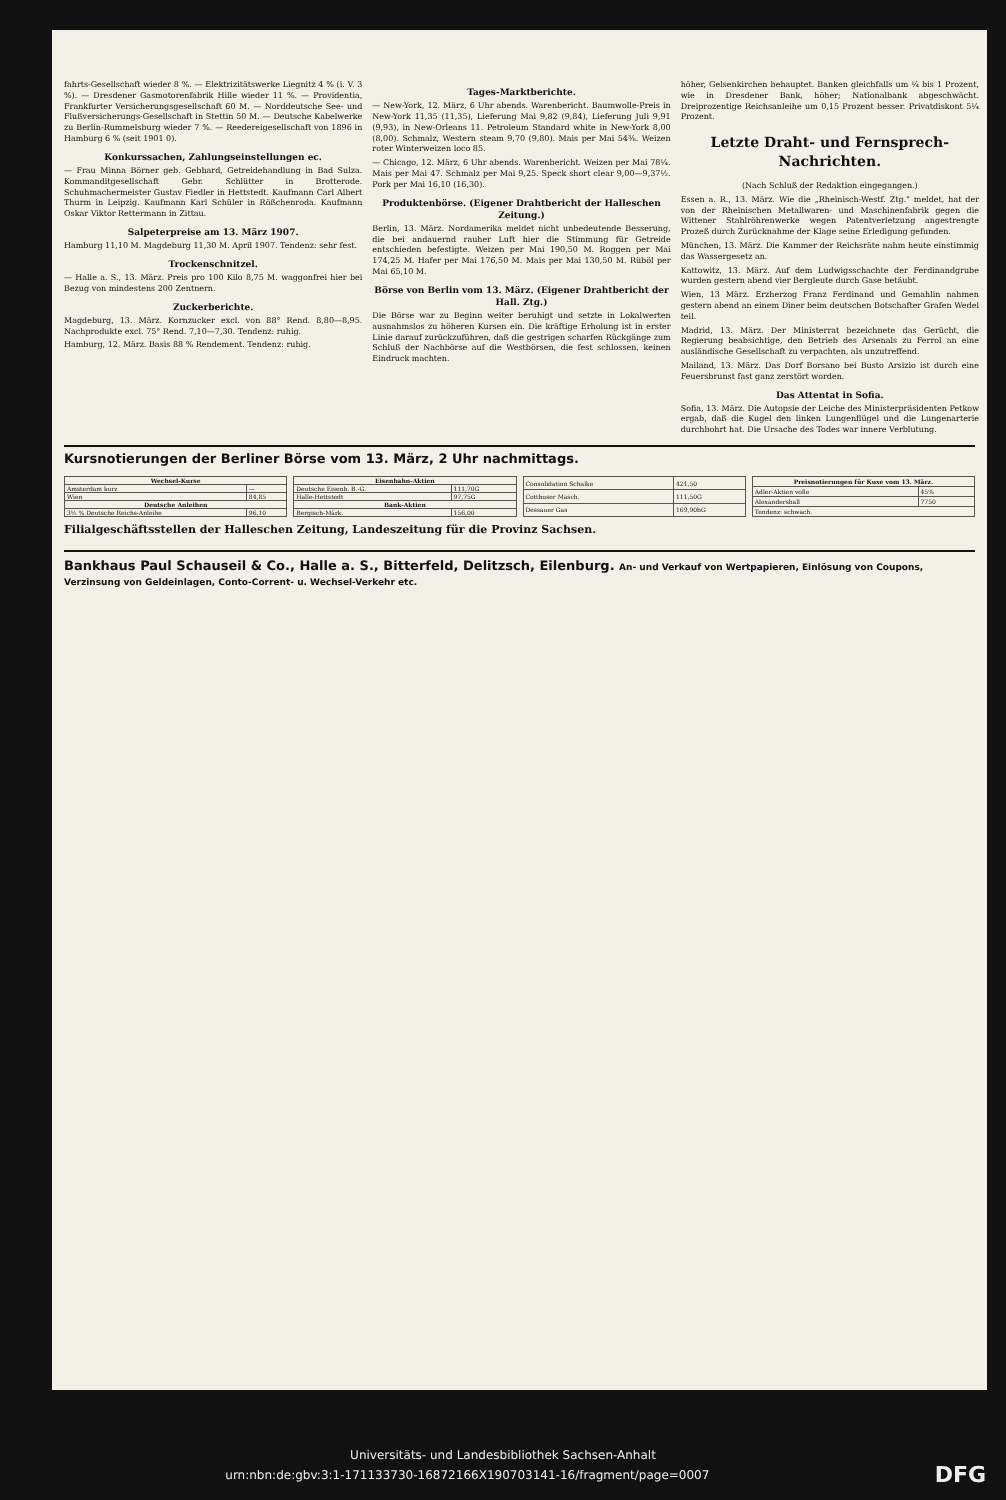fahrts-Gesellschaft wieder 8 %. — Elektrizitätswerke Liegnitz 4 % (i. V. 3 %). — Dresdener Gasmotorenfabrik Hille wieder 11 %. — Providentia, Frankfurter Versicherungsgesellschaft 60 M. — Norddeutsche See- und Flußversicherungs-Gesellschaft in Stettin 50 M. — Deutsche Kabelwerke zu Berlin-Rummelsburg wieder 7 %. — Reedereigesellschaft von 1896 in Hamburg 6 % (seit 1901 0).
Konkurssachen, Zahlungseinstellungen ec.
— Frau Minna Börner geb. Gebhard, Getreidehandlung in Bad Sulza. Kommanditgesellschaft Gebr. Schlütter in Brotterode. Schuhmachermeister Gustav Fiedler in Hettstedt. Kaufmann Carl Albert Thurm in Leipzig. Kaufmann Karl Schüler in Rößchenroda. Kaufmann Oskar Viktor Rettermann in Zittau.
Salpeterpreise am 13. März 1907.
Hamburg 11,10 M. Magdeburg 11,30 M. April 1907. Tendenz: sehr fest.
Trockenschnitzel.
— Halle a. S., 13. März. Preis pro 100 Kilo 8,75 M. waggonfrei hier bei Bezug von mindestens 200 Zentnern.
Zuckerberichte.
Magdeburg, 13. März. Kornzucker excl. von 88° Rend. 8,80—8,95. Nachprodukte excl. 75° Rend. 7,10—7,30. Tendenz: ruhig.
Hamburg, 12. März. Basis 88 % Rendement. Tendenz: ruhig.
Tages-Marktberichte.
— New-York, 12. März, 6 Uhr abends. Warenbericht. Baumwolle-Preis in New-York 11,35 (11,35), Lieferung Mai 9,82 (9,84), Lieferung Juli 9,91 (9,93), in New-Orleans 11. Petroleum Standard white in New-York 8,00 (8,00). Schmalz, Western steam 9,70 (9,80). Mais per Mai 54⅜. Weizen roter Winterweizen loco 85.
— Chicago, 12. März, 6 Uhr abends. Warenbericht. Weizen per Mai 78¼. Mais per Mai 47. Schmalz per Mai 9,25. Speck short clear 9,00—9,37½. Pork per Mai 16,10 (16,30).
Produktenbörse. (Eigener Drahtbericht der Halleschen Zeitung.)
Berlin, 13. März. Nordamerika meldet nicht unbedeutende Besserung, die bei andauernd rauher Luft hier die Stimmung für Getreide entschieden befestigte. Weizen per Mai 190,50 M. Roggen per Mai 174,25 M. Hafer per Mai 176,50 M. Mais per Mai 130,50 M. Rüböl per Mai 65,10 M.
Börse von Berlin vom 13. März. (Eigener Drahtbericht der Hall. Ztg.)
Die Börse war zu Beginn weiter beruhigt und setzte in Lokalwerten ausnahmslos zu höheren Kursen ein. Die kräftige Erholung ist in erster Linie darauf zurückzuführen, daß die gestrigen scharfen Rückgänge zum Schluß der Nachbörse auf die Westbörsen, die fest schlossen, keinen Eindruck machten.
höher, Gelsenkirchen behauptet. Banken gleichfalls um ¼ bis 1 Prozent, wie in Dresdener Bank, höher; Nationalbank abgeschwächt. Dreiprozentige Reichsanleihe um 0,15 Prozent besser. Privatdiskont 5¼ Prozent.
Letzte Draht- und Fernsprech-Nachrichten.
(Nach Schluß der Redaktion eingegangen.)
Essen a. R., 13. März. Wie die „Rheinisch-Westf. Ztg." meldet, hat der von der Rheinischen Metallwaren- und Maschinenfabrik gegen die Wittener Stahlröhrenwerke wegen Patentverletzung angestrengte Prozeß durch Zurücknahme der Klage seine Erledigung gefunden.
München, 13. März. Die Kammer der Reichsräte nahm heute einstimmig das Wassergesetz an.
Kattowitz, 13. März. Auf dem Ludwigsschachte der Ferdinandgrube wurden gestern abend vier Bergleute durch Gase betäubt.
Wien, 13 März. Erzherzog Franz Ferdinand und Gemahlin nahmen gestern abend an einem Diner beim deutschen Botschafter Grafen Wedel teil.
Madrid, 13. März. Der Ministerrat bezeichnete das Gerücht, die Regierung beabsichtige, den Betrieb des Arsenals zu Ferrol an eine ausländische Gesellschaft zu verpachten, als unzutreffend.
Mailand, 13. März. Das Dorf Borsano bei Busto Arsizio ist durch eine Feuersbrunst fast ganz zerstört worden.
Das Attentat in Sofia.
Sofia, 13. März. Die Autopsie der Leiche des Ministerpräsidenten Petkow ergab, daß die Kugel den linken Lungenflügel und die Lungenarterie durchbohrt hat. Die Ursache des Todes war innere Verblutung.
Kursnotierungen der Berliner Börse vom 13. März, 2 Uhr nachmittags.
| Wechsel-Kurse | |
| --- | --- |
| Amsterdam kurz | — |
| Wien | 84,85 |
| Deutsche Anleihen | |
| 3½ % Deutsche Reichs-Anleihe | 96,10 |
| Eisenbahn-Aktien | |
| --- | --- |
| Deutsche Eisenb. B.-G. | 111,70G |
| Halle-Hettstedt | 97,75G |
| Bank-Aktien | |
| Bergisch-Märk. | 156,00 |
| Consolidation Schalke | 421,50 |
| Cottbuser Masch. | 111,50G |
| Dessauer Gas | 169,90bG |
| Preisnotierungen für Kuxe vom 13. März. | |
| --- | --- |
| Adler-Aktien volle | 45% |
| Alexandershall | 7750 |
| Tendenz: schwach. | |
Filialgeschäftsstellen der Halleschen Zeitung, Landeszeitung für die Provinz Sachsen.
Bankhaus Paul Schauseil & Co., Halle a. S., Bitterfeld, Delitzsch, Eilenburg. An- und Verkauf von Wertpapieren, Einlösung von Coupons, Verzinsung von Geldeinlagen, Conto-Corrent- u. Wechsel-Verkehr etc.
Universitäts- und Landesbibliothek Sachsen-Anhalt
urn:nbn:de:gbv:3:1-171133730-16872166X190703141-16/fragment/page=0007 DFG